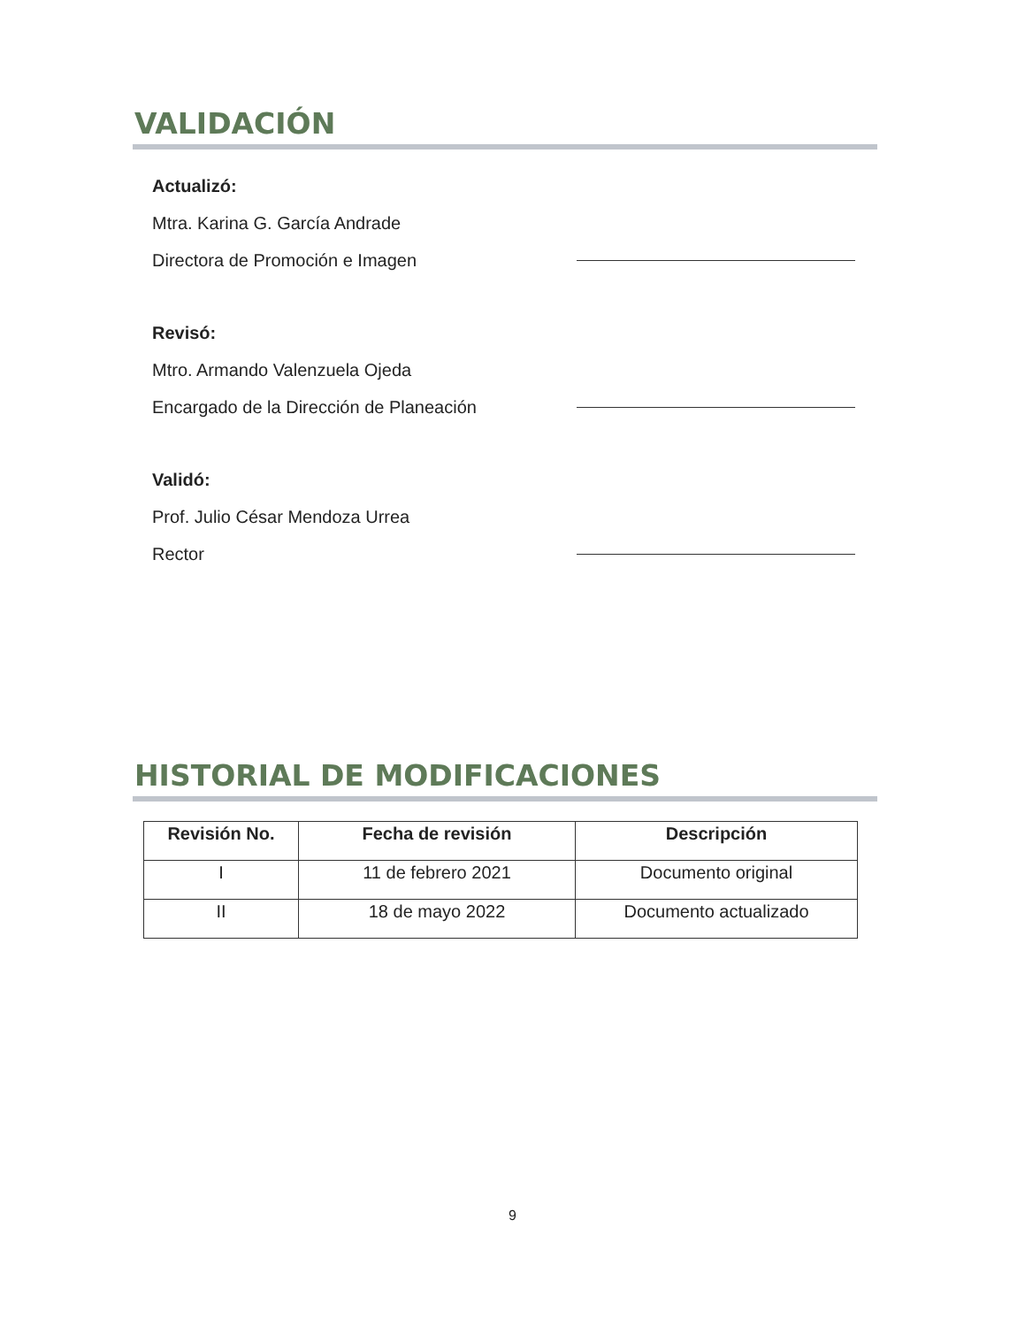VALIDACIÓN
Actualizó:
Mtra. Karina G. García Andrade
Directora de Promoción e Imagen
Revisó:
Mtro. Armando Valenzuela Ojeda
Encargado de la Dirección de Planeación
Validó:
Prof. Julio César Mendoza Urrea
Rector
HISTORIAL DE MODIFICACIONES
| Revisión No. | Fecha de revisión | Descripción |
| --- | --- | --- |
| I | 11 de febrero 2021 | Documento original |
| II | 18 de mayo 2022 | Documento actualizado |
9